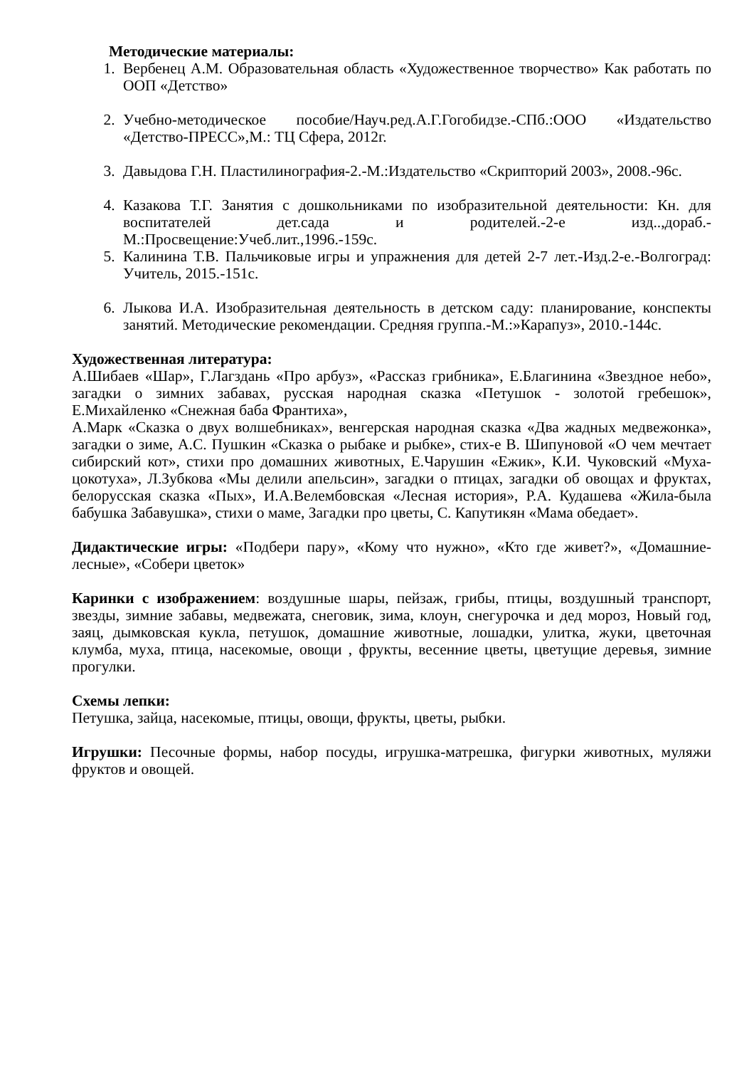Методические материалы:
1. Вербенец А.М. Образовательная область «Художественное творчество» Как работать по ООП «Детство»
2. Учебно-методическое пособие/Науч.ред.А.Г.Гогобидзе.-СПб.:ООО «Издательство «Детство-ПРЕСС»,М.: ТЦ Сфера, 2012г.
3. Давыдова Г.Н. Пластилинография-2.-М.:Издательство «Скрипторий 2003», 2008.-96с.
4. Казакова Т.Г. Занятия с дошкольниками по изобразительной деятельности: Кн. для воспитателей дет.сада и родителей.-2-е изд..,дораб.-М.:Просвещение:Учеб.лит.,1996.-159с.
5. Калинина Т.В. Пальчиковые игры и упражнения для детей 2-7 лет.-Изд.2-е.-Волгоград: Учитель, 2015.-151с.
6. Лыкова И.А. Изобразительная деятельность в детском саду: планирование, конспекты занятий. Методические рекомендации. Средняя группа.-М.:»Карапуз», 2010.-144с.
Художественная литература:
А.Шибаев «Шар», Г.Лагздань «Про арбуз», «Рассказ грибника», Е.Благинина «Звездное небо», загадки о зимних забавах, русская народная сказка «Петушок - золотой гребешок», Е.Михайленко «Снежная баба Франтиха»,
А.Марк «Сказка о двух волшебниках», венгерская народная сказка «Два жадных медвежонка», загадки о зиме, А.С. Пушкин «Сказка о рыбаке и рыбке», стих-е В. Шипуновой «О чем мечтает сибирский кот», стихи про домашних животных, Е.Чарушин «Ежик», К.И. Чуковский «Муха-цокотуха», Л.Зубкова «Мы делили апельсин», загадки о птицах, загадки об овощах и фруктах, белорусская сказка «Пых», И.А.Велембовская «Лесная история», Р.А. Кудашева «Жила-была бабушка Забавушка», стихи о маме, Загадки про цветы, С. Капутикян «Мама обедает».
Дидактические игры: «Подбери пару», «Кому что нужно», «Кто где живет?», «Домашние- лесные», «Собери цветок»
Каринки с изображением: воздушные шары, пейзаж, грибы, птицы, воздушный транспорт, звезды, зимние забавы, медвежата, снеговик, зима, клоун, снегурочка и дед мороз, Новый год, заяц, дымковская кукла, петушок, домашние животные, лошадки, улитка, жуки, цветочная клумба, муха, птица, насекомые, овощи , фрукты, весенние цветы, цветущие деревья, зимние прогулки.
Схемы лепки:
Петушка, зайца, насекомые, птицы, овощи, фрукты, цветы, рыбки.
Игрушки: Песочные формы, набор посуды, игрушка-матрешка, фигурки животных, муляжи фруктов и овощей.